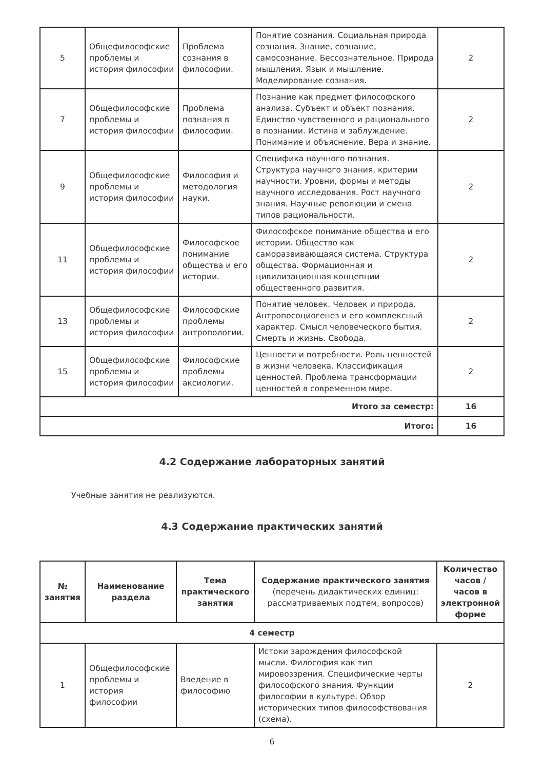| 5 | Общефилософские проблемы и история философии | Проблема сознания в философии. | Понятие сознания. Социальная природа сознания. Знание, сознание, самосознание. Бессознательное. Природа мышления. Язык и мышление. Моделирование сознания. | 2 |
| 7 | Общефилософские проблемы и история философии | Проблема познания в философии. | Познание как предмет философского анализа. Субъект и объект познания. Единство чувственного и рационального в познании. Истина и заблуждение. Понимание и объяснение. Вера и знание. | 2 |
| 9 | Общефилософские проблемы и история философии | Философия и методология науки. | Специфика научного познания. Структура научного знания, критерии научности. Уровни, формы и методы научного исследования. Рост научного знания. Научные революции и смена типов рациональности. | 2 |
| 11 | Общефилософские проблемы и история философии | Философское понимание общества и его истории. | Философское понимание общества и его истории. Общество как саморазвивающаяся система. Структура общества. Формационная и цивилизационная концепции общественного развития. | 2 |
| 13 | Общефилософские проблемы и история философии | Философские проблемы антропологии. | Понятие человек. Человек и природа. Антропосоциогенез и его комплексный характер. Смысл человеческого бытия. Смерть и жизнь. Свобода. | 2 |
| 15 | Общефилософские проблемы и история философии | Философские проблемы аксиологии. | Ценности и потребности. Роль ценностей в жизни человека. Классификация ценностей. Проблема трансформации ценностей в современном мире. | 2 |
| Итого за семестр: | | | | 16 |
| Итого: | | | | 16 |
4.2 Содержание лабораторных занятий
Учебные занятия не реализуются.
4.3 Содержание практических занятий
| № занятия | Наименование раздела | Тема практического занятия | Содержание практического занятия (перечень дидактических единиц: рассматриваемых подтем, вопросов) | Количество часов / часов в электронной форме |
| --- | --- | --- | --- | --- |
| 4 семестр | | | | |
| 1 | Общефилософские проблемы и история философии | Введение в философию | Истоки зарождения философской мысли. Философия как тип мировоззрения. Специфические черты философского знания. Функции философии в культуре. Обзор исторических типов философствования (схема). | 2 |
6